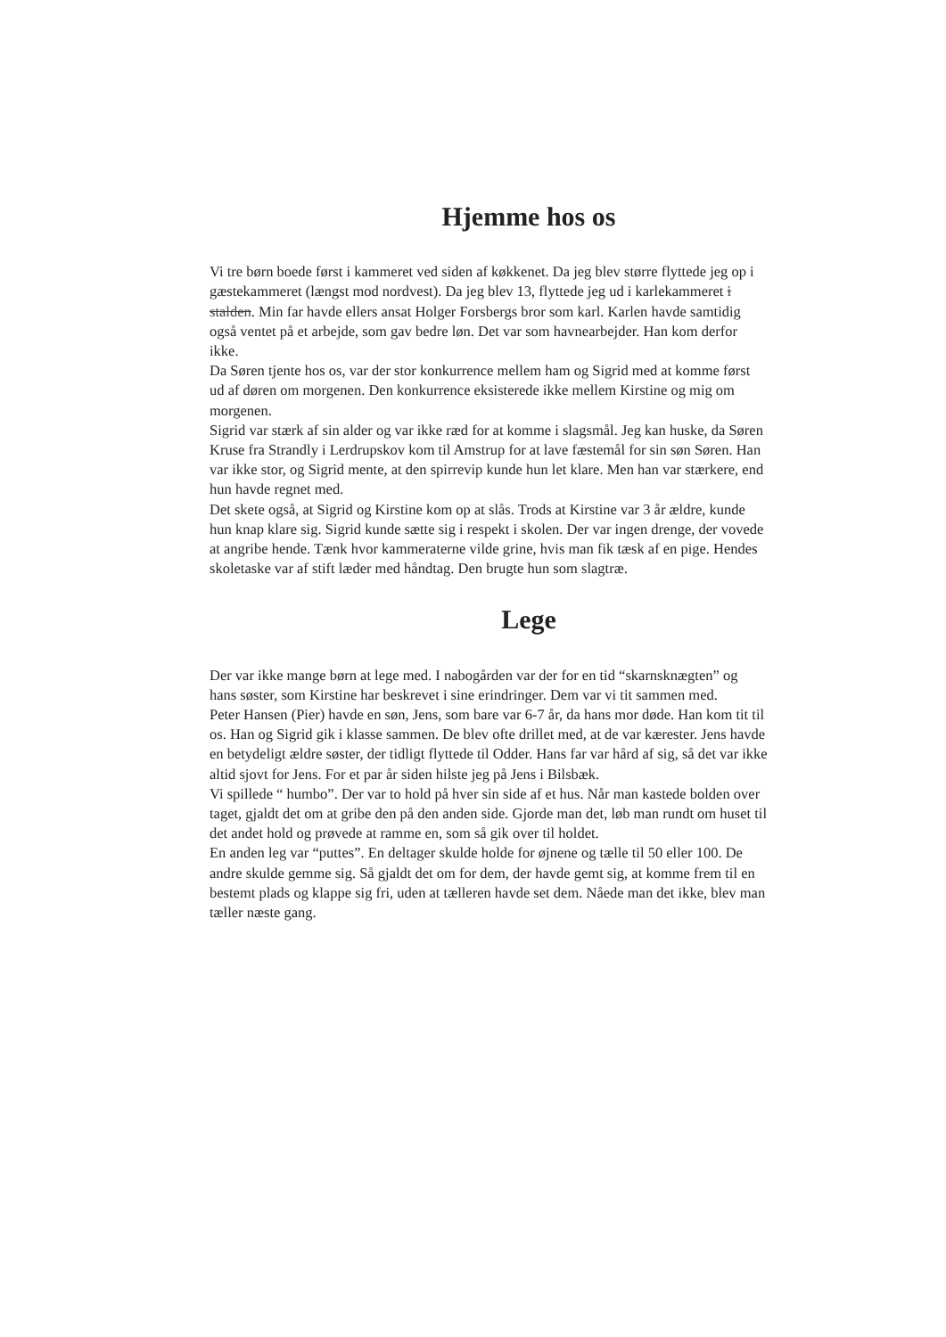Hjemme hos os
Vi tre børn boede først i kammeret ved siden af køkkenet. Da jeg blev større flyttede jeg op i gæstekammeret (længst mod nordvest). Da jeg blev 13, flyttede jeg ud i karlekammeret i stalden. Min far havde ellers ansat Holger Forsbergs bror som karl. Karlen havde samtidig også ventet på et arbejde, som gav bedre løn. Det var som havnearbejder. Han kom derfor ikke.
Da Søren tjente hos os, var der stor konkurrence mellem ham og Sigrid med at komme først ud af døren om morgenen. Den konkurrence eksisterede ikke mellem Kirstine og mig om morgenen.
Sigrid var stærk af sin alder og var ikke ræd for at komme i slagsmål. Jeg kan huske, da Søren Kruse fra Strandly i Lerdrupskov kom til Amstrup for at lave fæstemål for sin søn Søren. Han var ikke stor, og Sigrid mente, at den spirrevip kunde hun let klare. Men han var stærkere, end hun havde regnet med.
Det skete også, at Sigrid og Kirstine kom op at slås. Trods at Kirstine var 3 år ældre, kunde hun knap klare sig. Sigrid kunde sætte sig i respekt i skolen. Der var ingen drenge, der vovede at angribe hende. Tænk hvor kammeraterne vilde grine, hvis man fik tæsk af en pige. Hendes skoletaske var af stift læder med håndtag. Den brugte hun som slagtræ.
Lege
Der var ikke mange børn at lege med. I nabogården var der for en tid “skarnsknægten” og hans søster, som Kirstine har beskrevet i sine erindringer. Dem var vi tit sammen med.
Peter Hansen (Pier) havde en søn, Jens, som bare var 6-7 år, da hans mor døde. Han kom tit til os. Han og Sigrid gik i klasse sammen. De blev ofte drillet med, at de var kærester. Jens havde en betydeligt ældre søster, der tidligt flyttede til Odder. Hans far var hård af sig, så det var ikke altid sjovt for Jens. For et par år siden hilste jeg på Jens i Bilsbæk.
Vi spillede “ humbo”. Der var to hold på hver sin side af et hus. Når man kastede bolden over taget, gjaldt det om at gribe den på den anden side. Gjorde man det, løb man rundt om huset til det andet hold og prøvede at ramme en, som så gik over til holdet.
En anden leg var “puttes”. En deltager skulde holde for øjnene og tælle til 50 eller 100. De andre skulde gemme sig. Så gjaldt det om for dem, der havde gemt sig, at komme frem til en bestemt plads og klappe sig fri, uden at tælleren havde set dem. Nåede man det ikke, blev man tæller næste gang.